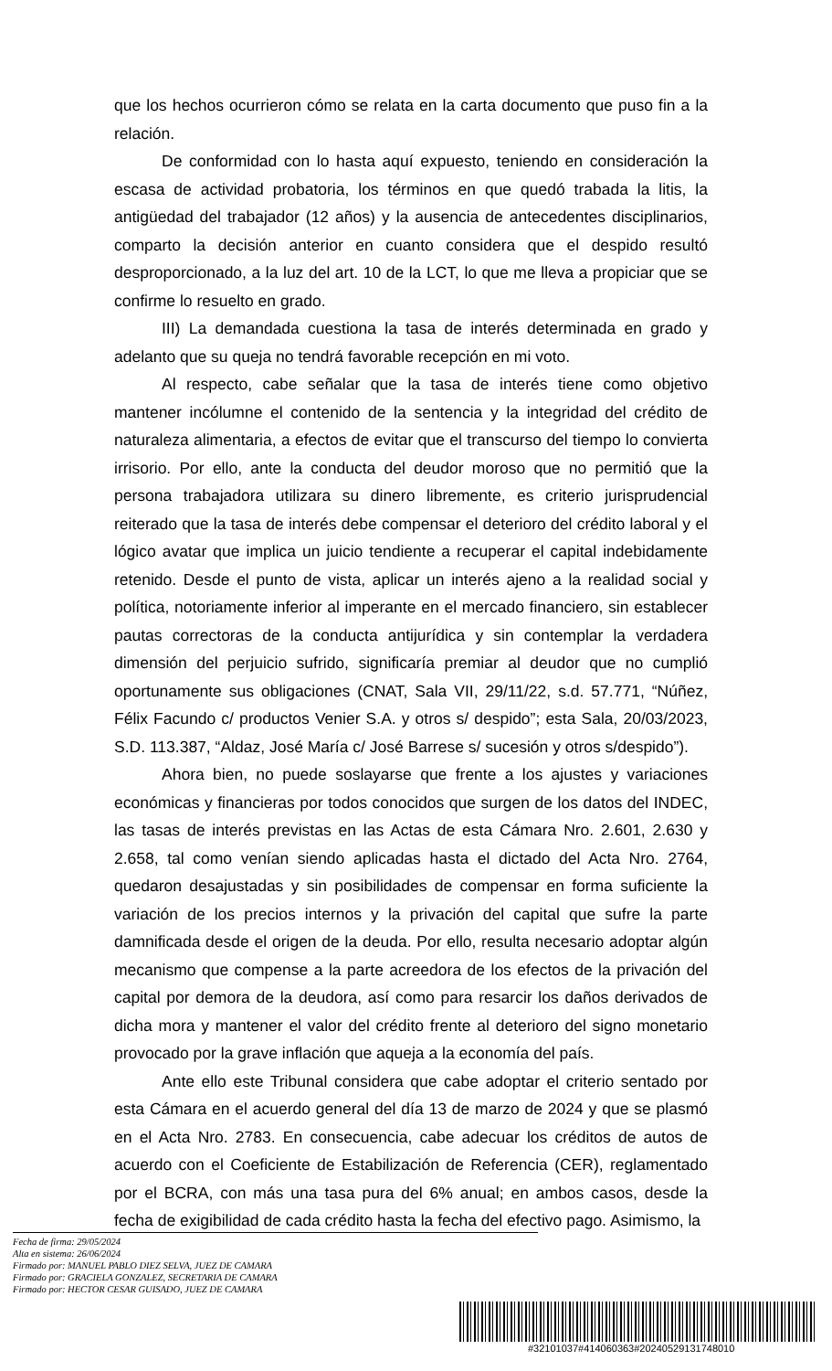que los hechos ocurrieron cómo se relata en la carta documento que puso fin a la relación.
De conformidad con lo hasta aquí expuesto, teniendo en consideración la escasa de actividad probatoria, los términos en que quedó trabada la litis, la antigüedad del trabajador (12 años) y la ausencia de antecedentes disciplinarios, comparto la decisión anterior en cuanto considera que el despido resultó desproporcionado, a la luz del art. 10 de la LCT, lo que me lleva a propiciar que se confirme lo resuelto en grado.
III) La demandada cuestiona la tasa de interés determinada en grado y adelanto que su queja no tendrá favorable recepción en mi voto.
Al respecto, cabe señalar que la tasa de interés tiene como objetivo mantener incólumne el contenido de la sentencia y la integridad del crédito de naturaleza alimentaria, a efectos de evitar que el transcurso del tiempo lo convierta irrisorio. Por ello, ante la conducta del deudor moroso que no permitió que la persona trabajadora utilizara su dinero libremente, es criterio jurisprudencial reiterado que la tasa de interés debe compensar el deterioro del crédito laboral y el lógico avatar que implica un juicio tendiente a recuperar el capital indebidamente retenido. Desde el punto de vista, aplicar un interés ajeno a la realidad social y política, notoriamente inferior al imperante en el mercado financiero, sin establecer pautas correctoras de la conducta antijurídica y sin contemplar la verdadera dimensión del perjuicio sufrido, significaría premiar al deudor que no cumplió oportunamente sus obligaciones (CNAT, Sala VII, 29/11/22, s.d. 57.771, “Núñez, Félix Facundo c/ productos Venier S.A. y otros s/ despido”; esta Sala, 20/03/2023, S.D. 113.387, “Aldaz, José María c/ José Barrese s/ sucesión y otros s/despido”).
Ahora bien, no puede soslayarse que frente a los ajustes y variaciones económicas y financieras por todos conocidos que surgen de los datos del INDEC, las tasas de interés previstas en las Actas de esta Cámara Nro. 2.601, 2.630 y 2.658, tal como venían siendo aplicadas hasta el dictado del Acta Nro. 2764, quedaron desajustadas y sin posibilidades de compensar en forma suficiente la variación de los precios internos y la privación del capital que sufre la parte damnificada desde el origen de la deuda. Por ello, resulta necesario adoptar algún mecanismo que compense a la parte acreedora de los efectos de la privación del capital por demora de la deudora, así como para resarcir los daños derivados de dicha mora y mantener el valor del crédito frente al deterioro del signo monetario provocado por la grave inflación que aqueja a la economía del país.
Ante ello este Tribunal considera que cabe adoptar el criterio sentado por esta Cámara en el acuerdo general del día 13 de marzo de 2024 y que se plasmó en el Acta Nro. 2783. En consecuencia, cabe adecuar los créditos de autos de acuerdo con el Coeficiente de Estabilización de Referencia (CER), reglamentado por el BCRA, con más una tasa pura del 6% anual; en ambos casos, desde la fecha de exigibilidad de cada crédito hasta la fecha del efectivo pago. Asimismo, la
Fecha de firma: 29/05/2024
Alta en sistema: 26/06/2024
Firmado por: MANUEL PABLO DIEZ SELVA, JUEZ DE CAMARA
Firmado por: GRACIELA GONZALEZ, SECRETARIA DE CAMARA
Firmado por: HECTOR CESAR GUISADO, JUEZ DE CAMARA
#32101037#414060363#20240529131748010